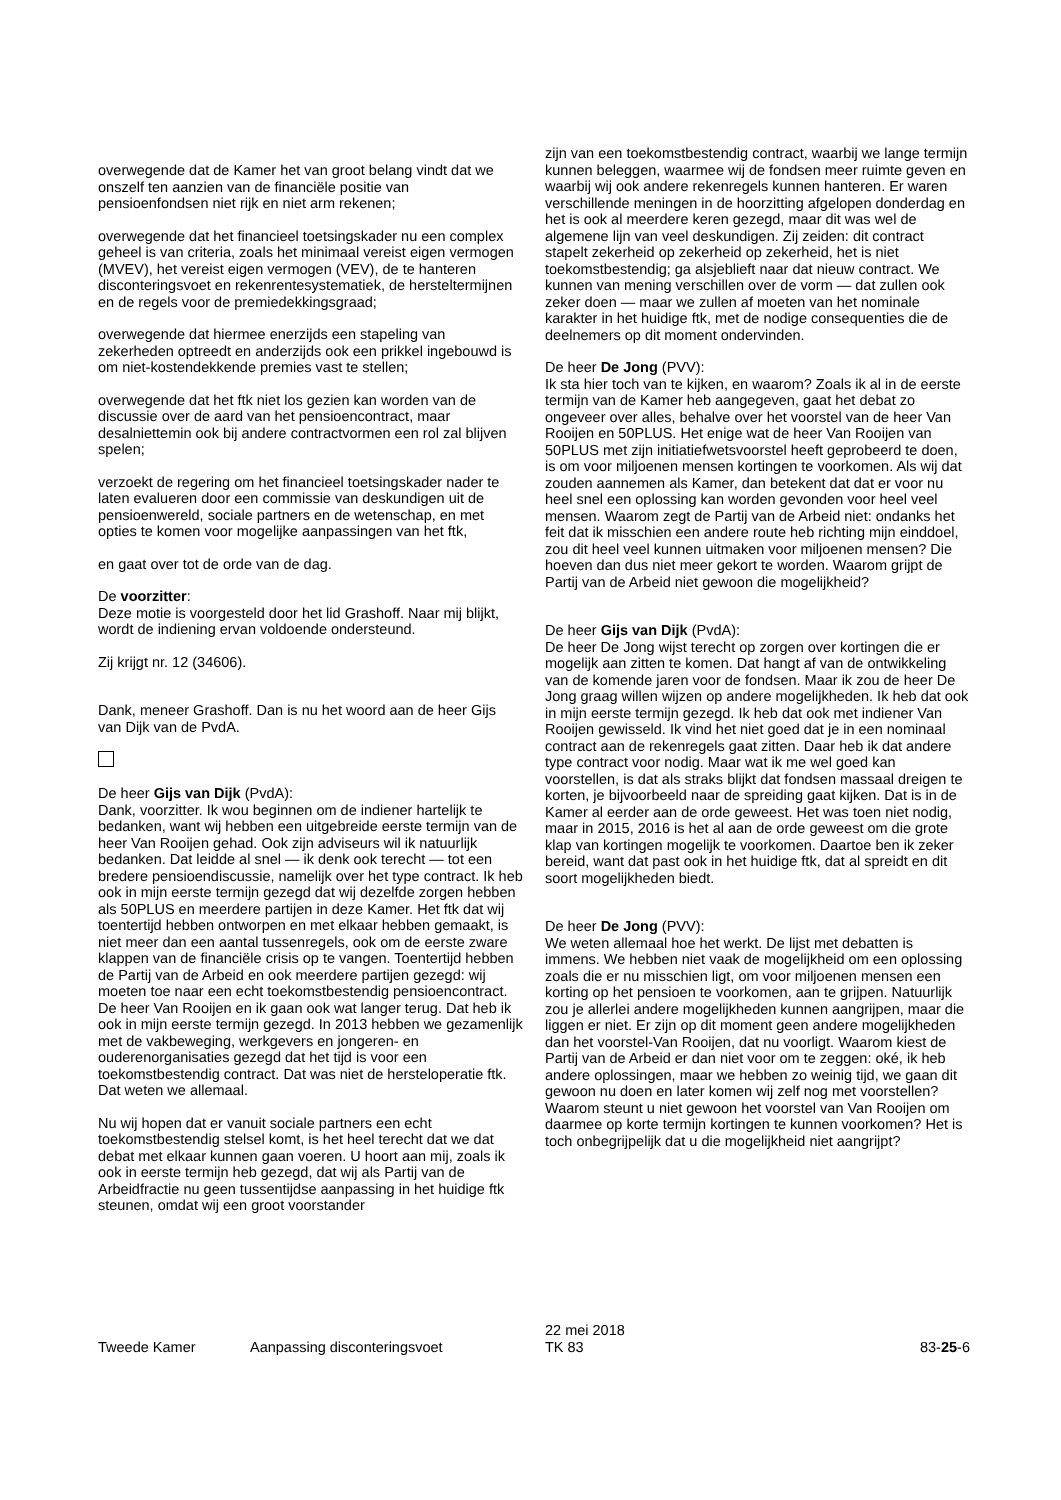overwegende dat de Kamer het van groot belang vindt dat we onszelf ten aanzien van de financiële positie van pensioenfondsen niet rijk en niet arm rekenen;
overwegende dat het financieel toetsingskader nu een complex geheel is van criteria, zoals het minimaal vereist eigen vermogen (MVEV), het vereist eigen vermogen (VEV), de te hanteren disconteringsvoet en rekenrentesystematiek, de hersteltermijnen en de regels voor de premiedekkingsgraad;
overwegende dat hiermee enerzijds een stapeling van zekerheden optreedt en anderzijds ook een prikkel ingebouwd is om niet-kostendekkende premies vast te stellen;
overwegende dat het ftk niet los gezien kan worden van de discussie over de aard van het pensioencontract, maar desalniettemin ook bij andere contractvormen een rol zal blijven spelen;
verzoekt de regering om het financieel toetsingskader nader te laten evalueren door een commissie van deskundigen uit de pensioenwereld, sociale partners en de wetenschap, en met opties te komen voor mogelijke aanpassingen van het ftk,
en gaat over tot de orde van de dag.
De voorzitter:
Deze motie is voorgesteld door het lid Grashoff. Naar mij blijkt, wordt de indiening ervan voldoende ondersteund.
Zij krijgt nr. 12 (34606).
Dank, meneer Grashoff. Dan is nu het woord aan de heer Gijs van Dijk van de PvdA.
De heer Gijs van Dijk (PvdA):
Dank, voorzitter. Ik wou beginnen om de indiener hartelijk te bedanken, want wij hebben een uitgebreide eerste termijn van de heer Van Rooijen gehad. Ook zijn adviseurs wil ik natuurlijk bedanken. Dat leidde al snel — ik denk ook terecht — tot een bredere pensioendiscussie, namelijk over het type contract. Ik heb ook in mijn eerste termijn gezegd dat wij dezelfde zorgen hebben als 50PLUS en meerdere partijen in deze Kamer. Het ftk dat wij toentertijd hebben ontworpen en met elkaar hebben gemaakt, is niet meer dan een aantal tussenregels, ook om de eerste zware klappen van de financiële crisis op te vangen. Toentertijd hebben de Partij van de Arbeid en ook meerdere partijen gezegd: wij moeten toe naar een echt toekomstbestendig pensioencontract. De heer Van Rooijen en ik gaan ook wat langer terug. Dat heb ik ook in mijn eerste termijn gezegd. In 2013 hebben we gezamenlijk met de vakbeweging, werkgevers en jongeren- en ouderenorganisaties gezegd dat het tijd is voor een toekomstbestendig contract. Dat was niet de hersteloperatie ftk. Dat weten we allemaal.
Nu wij hopen dat er vanuit sociale partners een echt toekomstbestendig stelsel komt, is het heel terecht dat we dat debat met elkaar kunnen gaan voeren. U hoort aan mij, zoals ik ook in eerste termijn heb gezegd, dat wij als Partij van de Arbeidfractie nu geen tussentijdse aanpassing in het huidige ftk steunen, omdat wij een groot voorstander
zijn van een toekomstbestendig contract, waarbij we lange termijn kunnen beleggen, waarmee wij de fondsen meer ruimte geven en waarbij wij ook andere rekenregels kunnen hanteren. Er waren verschillende meningen in de hoorzitting afgelopen donderdag en het is ook al meerdere keren gezegd, maar dit was wel de algemene lijn van veel deskundigen. Zij zeiden: dit contract stapelt zekerheid op zekerheid op zekerheid, het is niet toekomstbestendig; ga alsjeblieft naar dat nieuw contract. We kunnen van mening verschillen over de vorm — dat zullen ook zeker doen — maar we zullen af moeten van het nominale karakter in het huidige ftk, met de nodige consequenties die de deelnemers op dit moment ondervinden.
De heer De Jong (PVV):
Ik sta hier toch van te kijken, en waarom? Zoals ik al in de eerste termijn van de Kamer heb aangegeven, gaat het debat zo ongeveer over alles, behalve over het voorstel van de heer Van Rooijen en 50PLUS. Het enige wat de heer Van Rooijen van 50PLUS met zijn initiatiefwetsvoorstel heeft geprobeerd te doen, is om voor miljoenen mensen kortingen te voorkomen. Als wij dat zouden aannemen als Kamer, dan betekent dat dat er voor nu heel snel een oplossing kan worden gevonden voor heel veel mensen. Waarom zegt de Partij van de Arbeid niet: ondanks het feit dat ik misschien een andere route heb richting mijn einddoel, zou dit heel veel kunnen uitmaken voor miljoenen mensen? Die hoeven dan dus niet meer gekort te worden. Waarom grijpt de Partij van de Arbeid niet gewoon die mogelijkheid?
De heer Gijs van Dijk (PvdA):
De heer De Jong wijst terecht op zorgen over kortingen die er mogelijk aan zitten te komen. Dat hangt af van de ontwikkeling van de komende jaren voor de fondsen. Maar ik zou de heer De Jong graag willen wijzen op andere mogelijkheden. Ik heb dat ook in mijn eerste termijn gezegd. Ik heb dat ook met indiener Van Rooijen gewisseld. Ik vind het niet goed dat je in een nominaal contract aan de rekenregels gaat zitten. Daar heb ik dat andere type contract voor nodig. Maar wat ik me wel goed kan voorstellen, is dat als straks blijkt dat fondsen massaal dreigen te korten, je bijvoorbeeld naar de spreiding gaat kijken. Dat is in de Kamer al eerder aan de orde geweest. Het was toen niet nodig, maar in 2015, 2016 is het al aan de orde geweest om die grote klap van kortingen mogelijk te voorkomen. Daartoe ben ik zeker bereid, want dat past ook in het huidige ftk, dat al spreidt en dit soort mogelijkheden biedt.
De heer De Jong (PVV):
We weten allemaal hoe het werkt. De lijst met debatten is immens. We hebben niet vaak de mogelijkheid om een oplossing zoals die er nu misschien ligt, om voor miljoenen mensen een korting op het pensioen te voorkomen, aan te grijpen. Natuurlijk zou je allerlei andere mogelijkheden kunnen aangrijpen, maar die liggen er niet. Er zijn op dit moment geen andere mogelijkheden dan het voorstel-Van Rooijen, dat nu voorligt. Waarom kiest de Partij van de Arbeid er dan niet voor om te zeggen: oké, ik heb andere oplossingen, maar we hebben zo weinig tijd, we gaan dit gewoon nu doen en later komen wij zelf nog met voorstellen? Waarom steunt u niet gewoon het voorstel van Van Rooijen om daarmee op korte termijn kortingen te kunnen voorkomen? Het is toch onbegrijpelijk dat u die mogelijkheid niet aangrijpt?
Tweede Kamer Aanpassing disconteringsvoet
22 mei 2018
TK 83
83-25-6